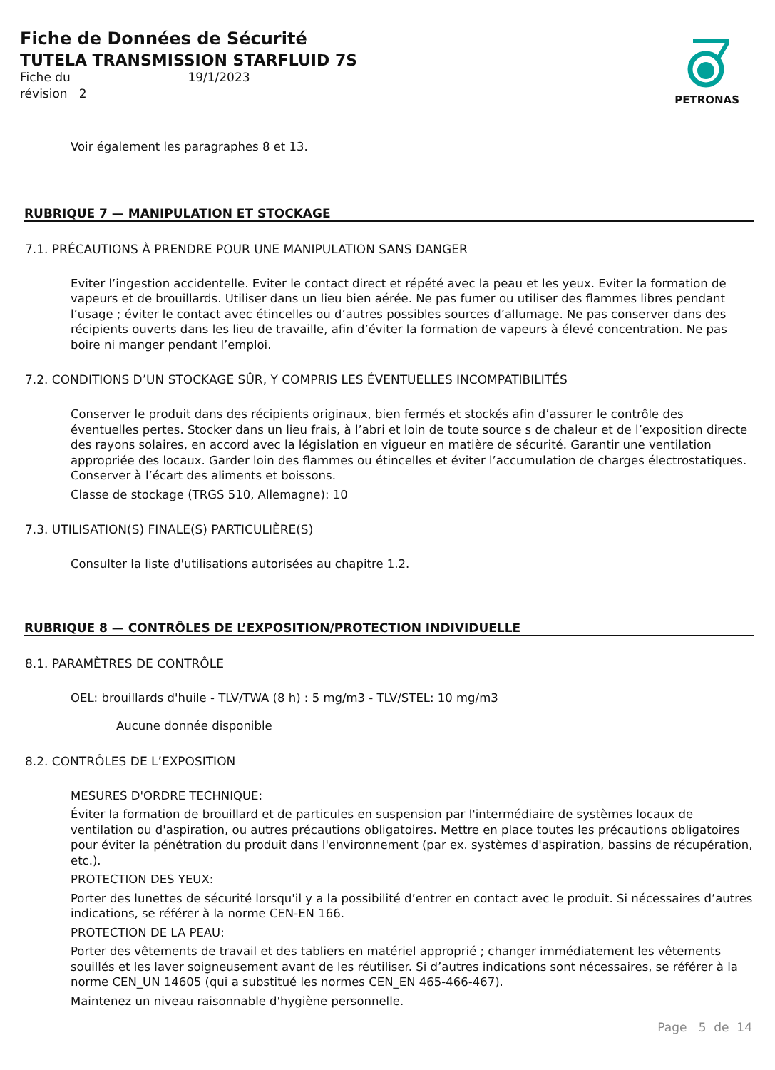PETRONAS
Fiche de Données de Sécurité
TUTELA TRANSMISSION STARFLUID 7S
Fiche du 19/1/2023
révision 2
Voir également les paragraphes 8 et 13.
RUBRIQUE 7 — MANIPULATION ET STOCKAGE
7.1. PRÉCAUTIONS À PRENDRE POUR UNE MANIPULATION SANS DANGER
Eviter l’ingestion accidentelle. Eviter le contact direct et répété avec la peau et les yeux. Eviter la formation de vapeurs et de brouillards. Utiliser dans un lieu bien aérée. Ne pas fumer ou utiliser des flammes libres pendant l’usage ; éviter le contact avec étincelles ou d’autres possibles sources d’allumage. Ne pas conserver dans des récipients ouverts dans les lieu de travaille, afin d’éviter la formation de vapeurs à élevé concentration. Ne pas boire ni manger pendant l’emploi.
7.2. CONDITIONS D’UN STOCKAGE SÛR, Y COMPRIS LES ÉVENTUELLES INCOMPATIBILITÉS
Conserver le produit dans des récipients originaux, bien fermés et stockés afin d’assurer le contrôle des éventuelles pertes. Stocker dans un lieu frais, à l’abri et loin de toute source s de chaleur et de l’exposition directe des rayons solaires, en accord avec la législation en vigueur en matière de sécurité. Garantir une ventilation appropriée des locaux. Garder loin des flammes ou étincelles et éviter l’accumulation de charges électrostatiques. Conserver à l’écart des aliments et boissons.
Classe de stockage (TRGS 510, Allemagne): 10
7.3. UTILISATION(S) FINALE(S) PARTICULIÈRE(S)
Consulter la liste d'utilisations autorisées au chapitre 1.2.
RUBRIQUE 8 — CONTRÔLES DE L’EXPOSITION/PROTECTION INDIVIDUELLE
8.1. PARAMÈTRES DE CONTRÔLE
OEL: brouillards d'huile - TLV/TWA (8 h) : 5 mg/m3 - TLV/STEL: 10 mg/m3
Aucune donnée disponible
8.2. CONTRÔLES DE L’EXPOSITION
MESURES D'ORDRE TECHNIQUE:
Éviter la formation de brouillard et de particules en suspension par l'intermédiaire de systèmes locaux de ventilation ou d'aspiration, ou autres précautions obligatoires. Mettre en place toutes les précautions obligatoires pour éviter la pénétration du produit dans l'environnement (par ex. systèmes d'aspiration, bassins de récupération, etc.).
PROTECTION DES YEUX:
Porter des lunettes de sécurité lorsqu'il y a la possibilité d’entrer en contact avec le produit. Si nécessaires d’autres indications, se référer à la norme CEN-EN 166.
PROTECTION DE LA PEAU:
Porter des vêtements de travail et des tabliers en matériel approprié ; changer immédiatement les vêtements souillés et les laver soigneusement avant de les réutiliser. Si d’autres indications sont nécessaires, se référer à la norme CEN_UN 14605 (qui a substitué les normes CEN_EN 465-466-467).
Maintenez un niveau raisonnable d'hygiène personnelle.
Page 5 de 14